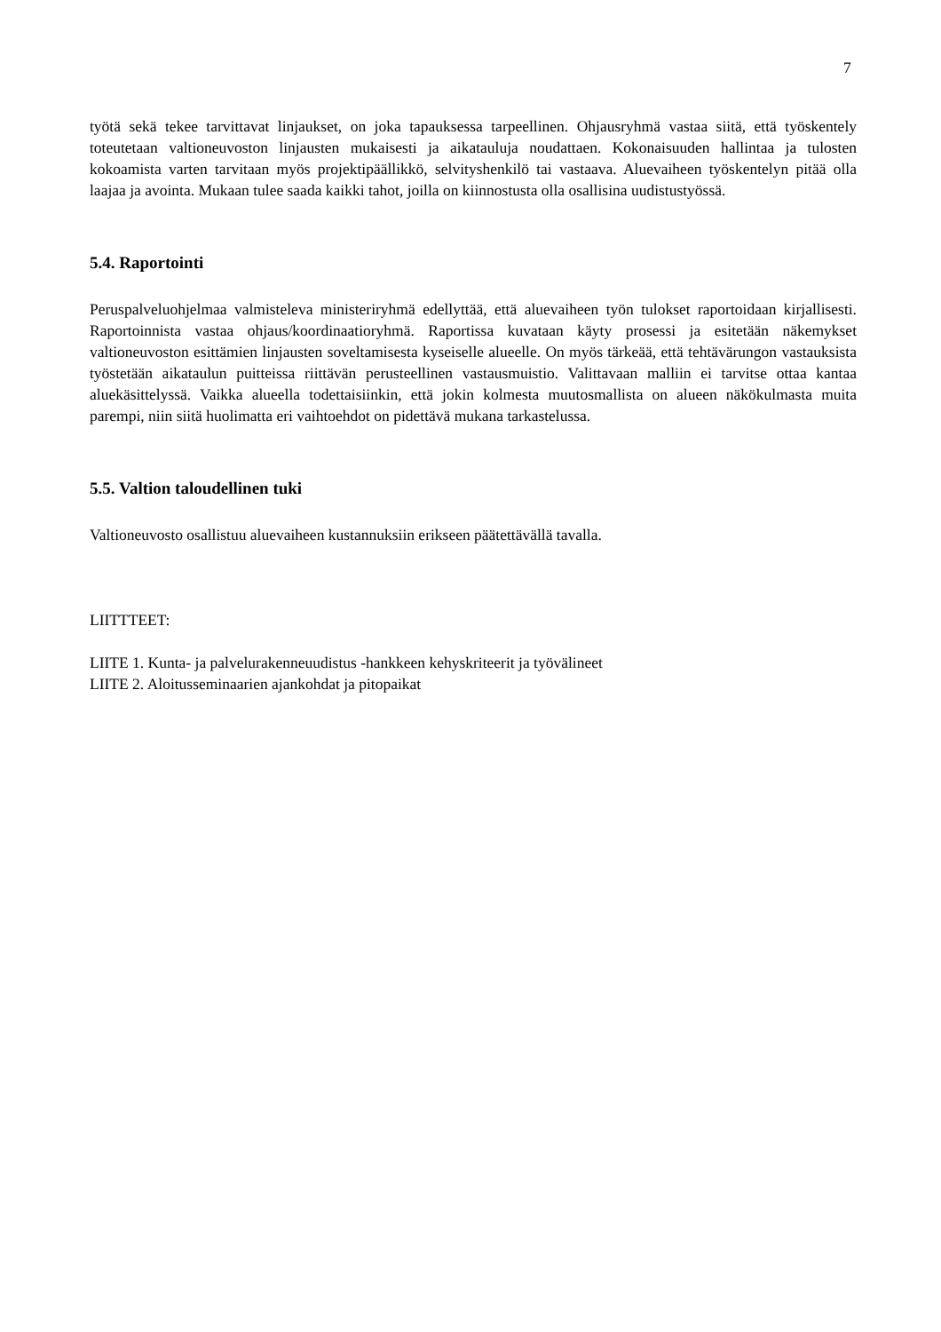7
työtä sekä tekee tarvittavat linjaukset, on joka tapauksessa tarpeellinen. Ohjausryhmä vastaa siitä, että työskentely toteutetaan valtioneuvoston linjausten mukaisesti ja aikatauluja noudattaen. Kokonaisuuden hallintaa ja tulosten kokoamista varten tarvitaan myös projektipäällikkö, selvityshenkilö tai vastaava. Aluevaiheen työskentelyn pitää olla laajaa ja avointa. Mukaan tulee saada kaikki tahot, joilla on kiinnostusta olla osallisina uudistustyössä.
5.4. Raportointi
Peruspalveluohjelmaa valmisteleva ministeriryhmä edellyttää, että aluevaiheen työn tulokset raportoidaan kirjallisesti. Raportoinnista vastaa ohjaus/koordinaatioryhmä. Raportissa kuvataan käyty prosessi ja esitetään näkemykset valtioneuvoston esittämien linjausten soveltamisesta kyseiselle alueelle. On myös tärkeää, että tehtävärungon vastauksista työstetään aikataulun puitteissa riittävän perusteellinen vastausmuistio. Valittavaan malliin ei tarvitse ottaa kantaa aluekäsittelyssä. Vaikka alueella todettaisiinkin, että jokin kolmesta muutosmallista on alueen näkökulmasta muita parempi, niin siitä huolimatta eri vaihtoehdot on pidettävä mukana tarkastelussa.
5.5. Valtion taloudellinen tuki
Valtioneuvosto osallistuu aluevaiheen kustannuksiin erikseen päätettävällä tavalla.
LIITTTEET:
LIITE 1. Kunta- ja palvelurakenneuudistus -hankkeen kehyskriteerit ja työvälineet
LIITE 2. Aloitusseminaarien ajankohdat ja pitopaikat